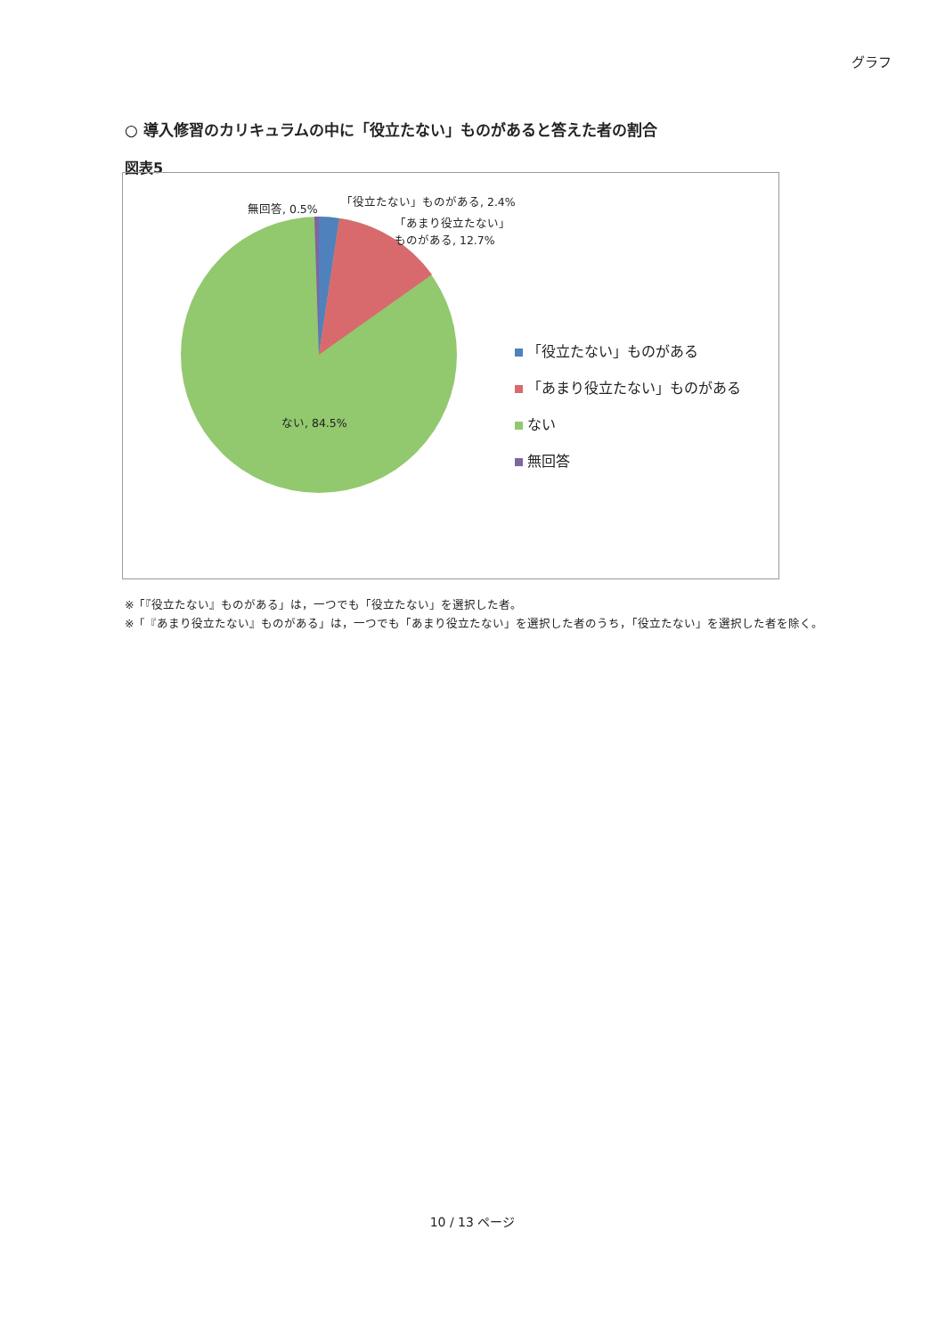グラフ
○ 導入修習のカリキュラムの中に「役立たない」ものがあると答えた者の割合
図表5
無回答, 0.5%
「役立たない」ものがある, 2.4%
「あまり役立たない」
ものがある, 12.7%
ない, 84.5%
「役立たない」ものがある
「あまり役立たない」ものがある
ない
無回答
※「『役立たない』ものがある」は，一つでも「役立たない」を選択した者。
※「『あまり役立たない』ものがある」は，一つでも「あまり役立たない」を選択した者のうち，「役立たない」を選択した者を除く。
10 / 13 ページ